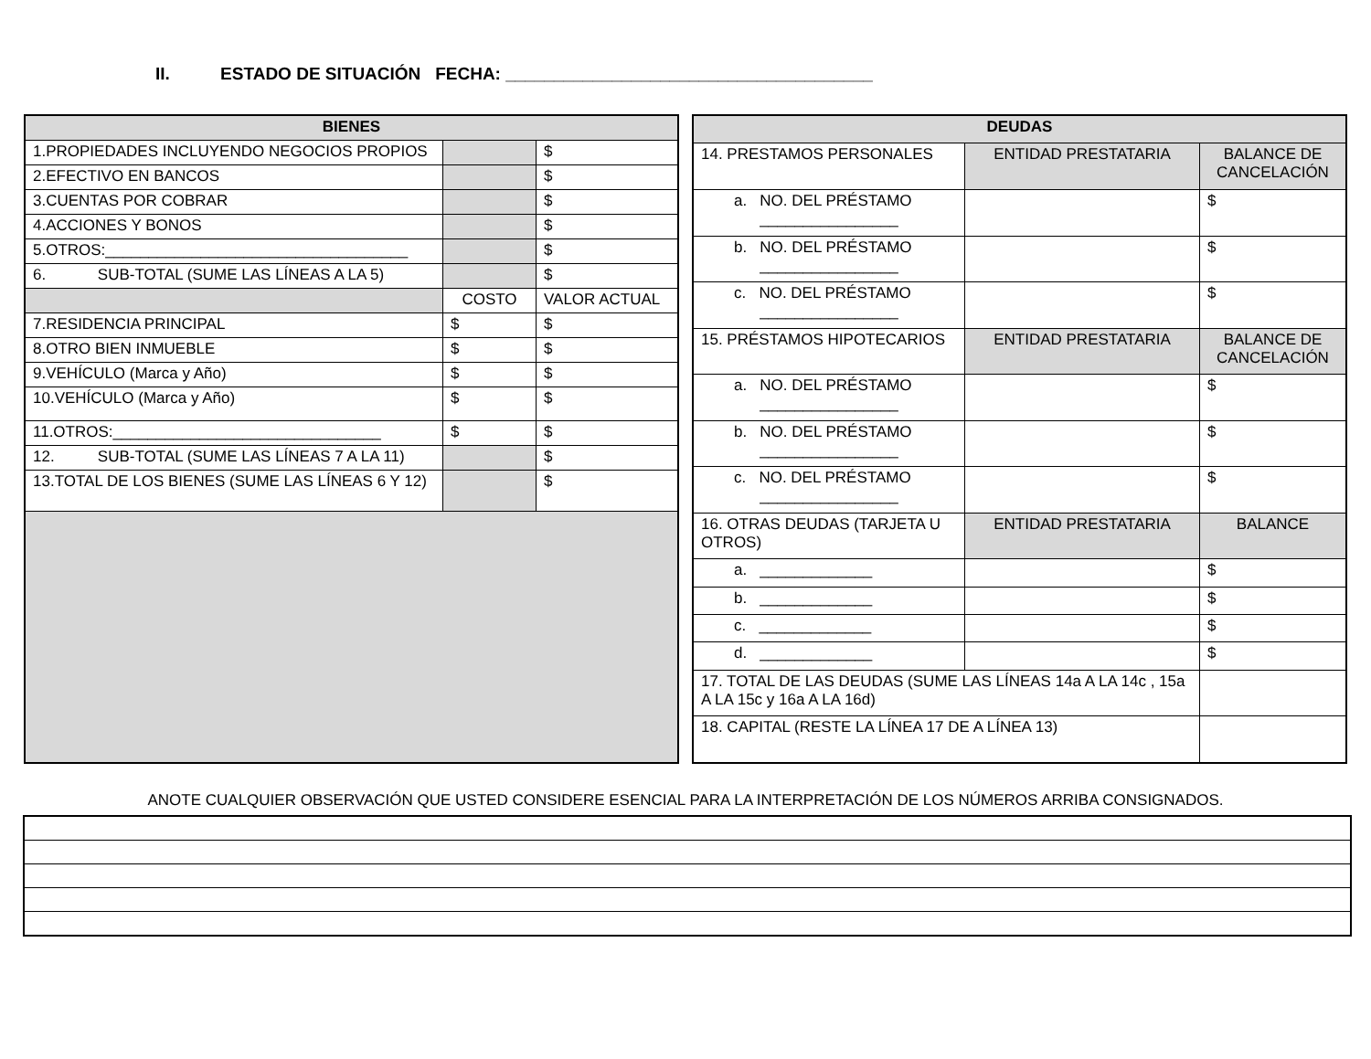II. ESTADO DE SITUACIÓN FECHA: ______________________________________
| BIENES | | |
| --- | --- | --- |
| 1.PROPIEDADES INCLUYENDO NEGOCIOS PROPIOS | | $ |
| 2.EFECTIVO EN BANCOS | | $ |
| 3.CUENTAS POR COBRAR | | $ |
| 4.ACCIONES Y BONOS | | $ |
| 5.OTROS:___________________________________ | | $ |
| 6. SUB-TOTAL (SUME LAS LÍNEAS A LA 5) | | $ |
| | COSTO | VALOR ACTUAL |
| 7.RESIDENCIA PRINCIPAL | $ | $ |
| 8.OTRO BIEN INMUEBLE | $ | $ |
| 9.VEHÍCULO (Marca y Año) | $ | $ |
| 10.VEHÍCULO (Marca y Año) | $ | $ |
| 11.OTROS:_______________________________ | $ | $ |
| 12. SUB-TOTAL (SUME LAS LÍNEAS 7 A LA 11) | | $ |
| 13.TOTAL DE LOS BIENES (SUME LAS LÍNEAS 6 Y 12) | | $ |
| DEUDAS | | |
| --- | --- | --- |
| 14. PRESTAMOS PERSONALES | ENTIDAD PRESTATARIA | BALANCE DE CANCELACIÓN |
| a. NO. DEL PRÉSTAMO ________________ | | $ |
| b. NO. DEL PRÉSTAMO ________________ | | $ |
| c. NO. DEL PRÉSTAMO ________________ | | $ |
| 15. PRÉSTAMOS HIPOTECARIOS | ENTIDAD PRESTATARIA | BALANCE DE CANCELACIÓN |
| a. NO. DEL PRÉSTAMO ________________ | | $ |
| b. NO. DEL PRÉSTAMO ________________ | | $ |
| c. NO. DEL PRÉSTAMO ________________ | | $ |
| 16. OTRAS DEUDAS (TARJETA U OTROS) | ENTIDAD PRESTATARIA | BALANCE |
| a. _____________ | | $ |
| b. _____________ | | $ |
| c. _____________ | | $ |
| d. _____________ | | $ |
| 17. TOTAL DE LAS DEUDAS (SUME LAS LÍNEAS 14a A LA 14c , 15a A LA 15c y 16a A LA 16d) | | |
| 18. CAPITAL (RESTE LA LÍNEA 17 DE A LÍNEA 13) | | |
ANOTE CUALQUIER OBSERVACIÓN QUE USTED CONSIDERE ESENCIAL PARA LA INTERPRETACIÓN DE LOS NÚMEROS ARRIBA CONSIGNADOS.